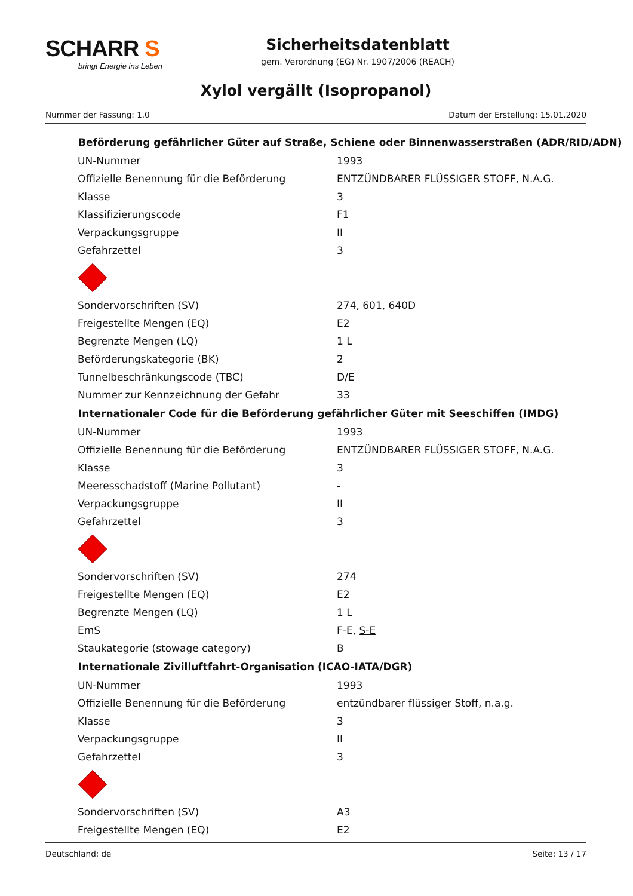SCHARR S
bringt Energie ins Leben
Sicherheitsdatenblatt
gem. Verordnung (EG) Nr. 1907/2006 (REACH)
Xylol vergällt (Isopropanol)
Nummer der Fassung: 1.0 Datum der Erstellung: 15.01.2020
| Beförderung gefährlicher Güter auf Straße, Schiene oder Binnenwasserstraßen (ADR/RID/ADN) | |
| --- | --- |
| UN-Nummer | 1993 |
| Offizielle Benennung für die Beförderung | ENTZÜNDBARER FLÜSSIGER STOFF, N.A.G. |
| Klasse | 3 |
| Klassifizierungscode | F1 |
| Verpackungsgruppe | II |
| Gefahrzettel | 3 |
| Sondervorschriften (SV) | 274, 601, 640D |
| Freigestellte Mengen (EQ) | E2 |
| Begrenzte Mengen (LQ) | 1 L |
| Beförderungskategorie (BK) | 2 |
| Tunnelbeschränkungscode (TBC) | D/E |
| Nummer zur Kennzeichnung der Gefahr | 33 |
| Internationaler Code für die Beförderung gefährlicher Güter mit Seeschiffen (IMDG) | |
| UN-Nummer | 1993 |
| Offizielle Benennung für die Beförderung | ENTZÜNDBARER FLÜSSIGER STOFF, N.A.G. |
| Klasse | 3 |
| Meeresschadstoff (Marine Pollutant) | - |
| Verpackungsgruppe | II |
| Gefahrzettel | 3 |
| Sondervorschriften (SV) | 274 |
| Freigestellte Mengen (EQ) | E2 |
| Begrenzte Mengen (LQ) | 1 L |
| EmS | F-E, S-E |
| Staukategorie (stowage category) | B |
| Internationale Zivilluftfahrt-Organisation (ICAO-IATA/DGR) | |
| UN-Nummer | 1993 |
| Offizielle Benennung für die Beförderung | entzündbarer flüssiger Stoff, n.a.g. |
| Klasse | 3 |
| Verpackungsgruppe | II |
| Gefahrzettel | 3 |
| Sondervorschriften (SV) | A3 |
| Freigestellte Mengen (EQ) | E2 |
Deutschland: de Seite: 13 / 17